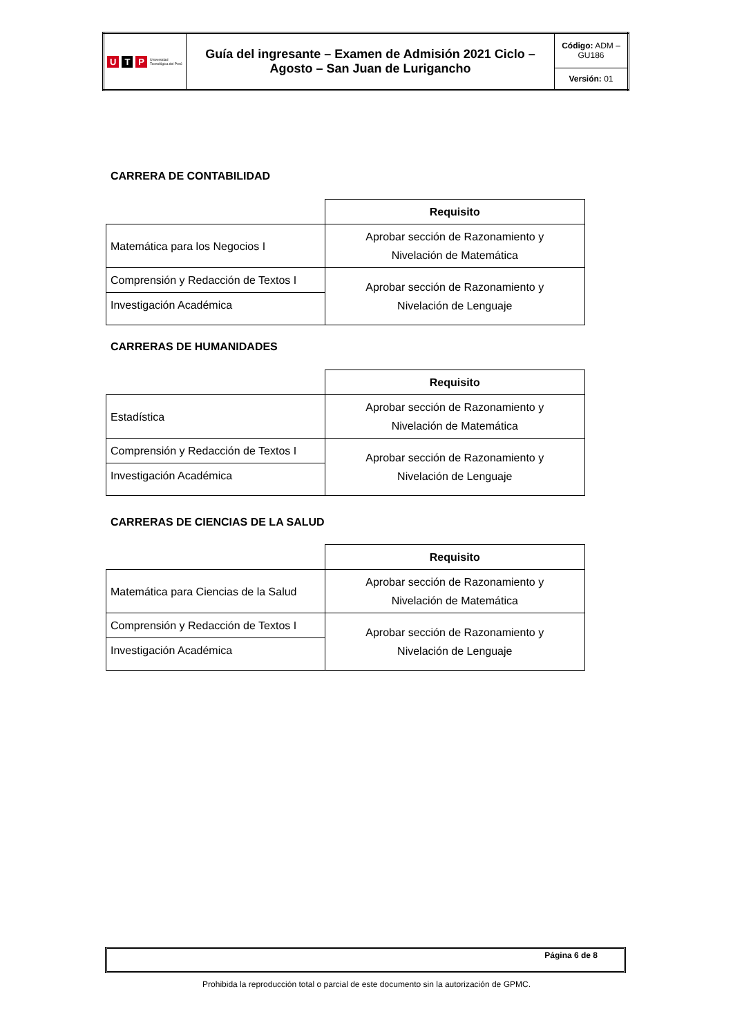| U T P Universidad Tecnológica del Perú | Guía del ingresante – Examen de Admisión 2021 Ciclo – Agosto – San Juan de Lurigancho | Código: ADM – GU186 |
| | | Versión: 01 |
CARRERA DE CONTABILIDAD
| | Requisito |
| Matemática para los Negocios I | Aprobar sección de Razonamiento y Nivelación de Matemática |
| Comprensión y Redacción de Textos I | Aprobar sección de Razonamiento y Nivelación de Lenguaje |
| Investigación Académica | |
CARRERAS DE HUMANIDADES
| | Requisito |
| Estadística | Aprobar sección de Razonamiento y Nivelación de Matemática |
| Comprensión y Redacción de Textos I | Aprobar sección de Razonamiento y Nivelación de Lenguaje |
| Investigación Académica | |
CARRERAS DE CIENCIAS DE LA SALUD
| | Requisito |
| Matemática para Ciencias de la Salud | Aprobar sección de Razonamiento y Nivelación de Matemática |
| Comprensión y Redacción de Textos I | Aprobar sección de Razonamiento y Nivelación de Lenguaje |
| Investigación Académica | |
Página 6 de 8
Prohibida la reproducción total o parcial de este documento sin la autorización de GPMC.